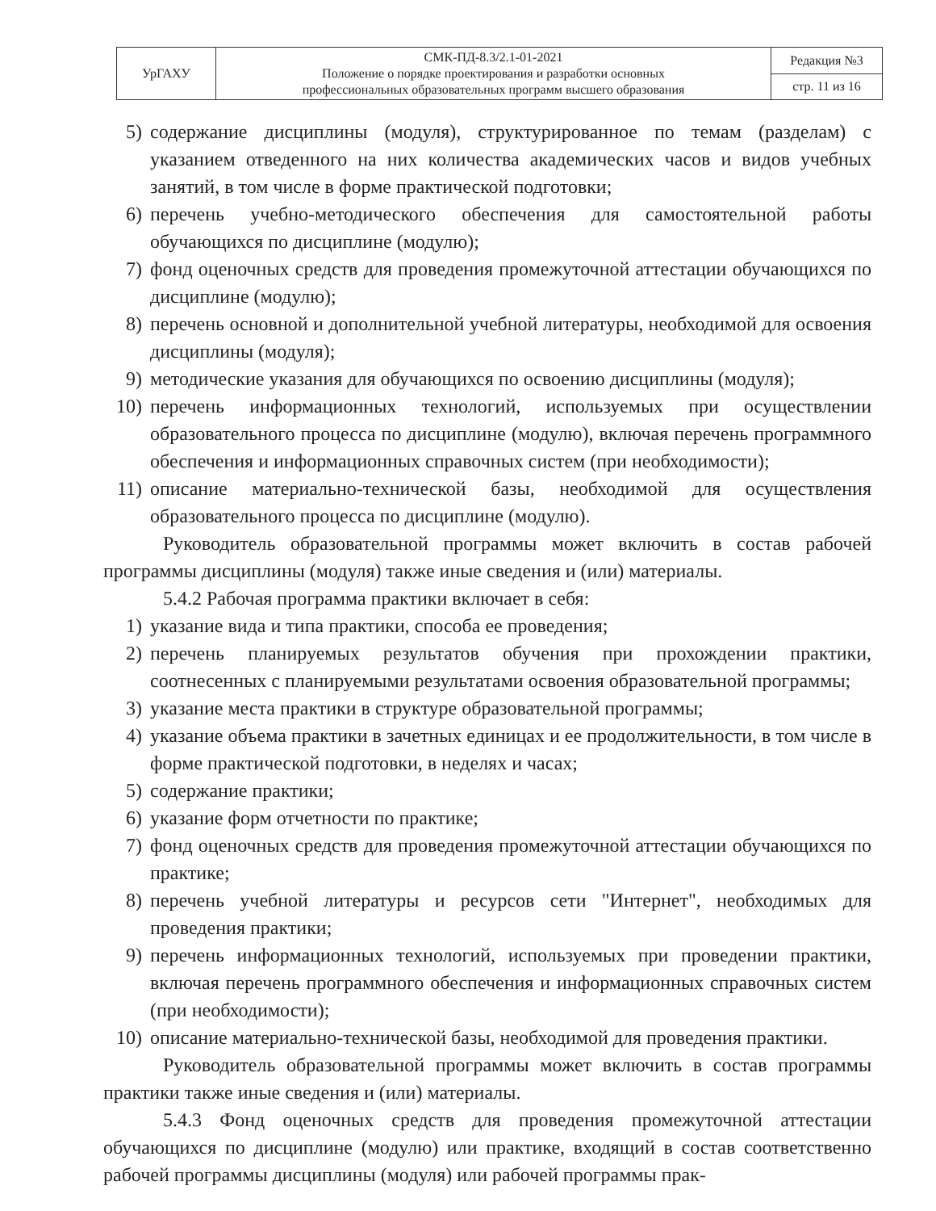| УрГАХУ | СМК-ПД-8.3/2.1-01-2021 Положение о порядке проектирования и разработки основных профессиональных образовательных программ высшего образования | Редакция №3 |
| | | стр. 11 из 16 |
5) содержание дисциплины (модуля), структурированное по темам (разделам) с указанием отведенного на них количества академических часов и видов учебных занятий, в том числе в форме практической подготовки;
6) перечень учебно-методического обеспечения для самостоятельной работы обучающихся по дисциплине (модулю);
7) фонд оценочных средств для проведения промежуточной аттестации обучающихся по дисциплине (модулю);
8) перечень основной и дополнительной учебной литературы, необходимой для освоения дисциплины (модуля);
9) методические указания для обучающихся по освоению дисциплины (модуля);
10) перечень информационных технологий, используемых при осуществлении образовательного процесса по дисциплине (модулю), включая перечень программного обеспечения и информационных справочных систем (при необходимости);
11) описание материально-технической базы, необходимой для осуществления образовательного процесса по дисциплине (модулю).
Руководитель образовательной программы может включить в состав рабочей программы дисциплины (модуля) также иные сведения и (или) материалы.
5.4.2 Рабочая программа практики включает в себя:
1) указание вида и типа практики, способа ее проведения;
2) перечень планируемых результатов обучения при прохождении практики, соотнесенных с планируемыми результатами освоения образовательной программы;
3) указание места практики в структуре образовательной программы;
4) указание объема практики в зачетных единицах и ее продолжительности, в том числе в форме практической подготовки, в неделях и часах;
5) содержание практики;
6) указание форм отчетности по практике;
7) фонд оценочных средств для проведения промежуточной аттестации обучающихся по практике;
8) перечень учебной литературы и ресурсов сети "Интернет", необходимых для проведения практики;
9) перечень информационных технологий, используемых при проведении практики, включая перечень программного обеспечения и информационных справочных систем (при необходимости);
10) описание материально-технической базы, необходимой для проведения практики.
Руководитель образовательной программы может включить в состав программы практики также иные сведения и (или) материалы.
5.4.3 Фонд оценочных средств для проведения промежуточной аттестации обучающихся по дисциплине (модулю) или практике, входящий в состав соответственно рабочей программы дисциплины (модуля) или рабочей программы прак-